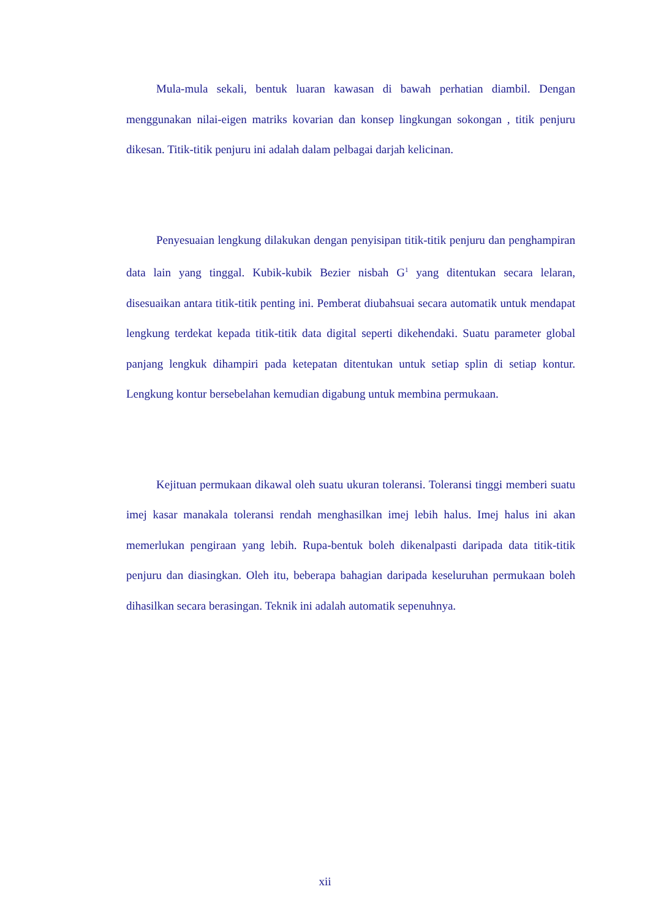Mula-mula sekali, bentuk luaran kawasan di bawah perhatian diambil. Dengan menggunakan nilai-eigen matriks kovarian dan konsep lingkungan sokongan , titik penjuru dikesan. Titik-titik penjuru ini adalah dalam pelbagai darjah kelicinan.
Penyesuaian lengkung dilakukan dengan penyisipan titik-titik penjuru dan penghampiran data lain yang tinggal. Kubik-kubik Bezier nisbah G<sup>1</sup> yang ditentukan secara lelaran, disesuaikan antara titik-titik penting ini. Pemberat diubahsuai secara automatik untuk mendapat lengkung terdekat kepada titik-titik data digital seperti dikehendaki. Suatu parameter global panjang lengkuk dihampiri pada ketepatan ditentukan untuk setiap splin di setiap kontur. Lengkung kontur bersebelahan kemudian digabung untuk membina permukaan.
Kejituan permukaan dikawal oleh suatu ukuran toleransi. Toleransi tinggi memberi suatu imej kasar manakala toleransi rendah menghasilkan imej lebih halus. Imej halus ini akan memerlukan pengiraan yang lebih. Rupa-bentuk boleh dikenalpasti daripada data titik-titik penjuru dan diasingkan. Oleh itu, beberapa bahagian daripada keseluruhan permukaan boleh dihasilkan secara berasingan. Teknik ini adalah automatik sepenuhnya.
xii